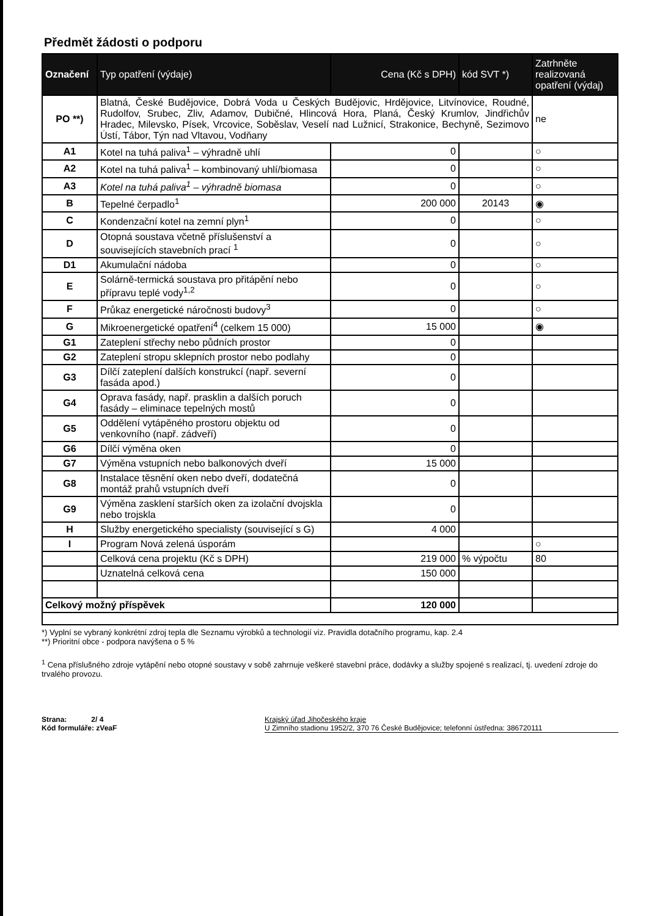Předmět žádosti o podporu
| Označení | Typ opatření (výdaje) | Cena (Kč s DPH) | kód SVT *) | Zatrhněte realizovaná opatření (výdaj) |
| --- | --- | --- | --- | --- |
| PO **) | Blatná, České Budějovice, Dobrá Voda u Českých Budějovic, Hrdějovice, Litvínovice, Roudné, Rudolfov, Srubec, Zliv, Adamov, Dubičné, Hlincová Hora, Planá, Český Krumlov, Jindřichův Hradec, Milevsko, Písek, Vrcovice, Soběslav, Veselí nad Lužnicí, Strakonice, Bechyně, Sezimovo Ústí, Tábor, Týn nad Vltavou, Vodňany | | | ne |
| A1 | Kotel na tuhá paliva<sup>1</sup> – výhradně uhlí | 0 | | ○ |
| A2 | Kotel na tuhá paliva<sup>1</sup> – kombinovaný uhlí/biomasa | 0 | | ○ |
| A3 | Kotel na tuhá paliva<sup>1</sup> – výhradně biomasa | 0 | | ○ |
| B | Tepelné čerpadlo<sup>1</sup> | 200 000 | 20143 | ◉ |
| C | Kondenzační kotel na zemní plyn<sup>1</sup> | 0 | | ○ |
| D | Otopná soustava včetně příslušenství a souvisejících stavebních prací <sup>1</sup> | 0 | | ○ |
| D1 | Akumulační nádoba | 0 | | ○ |
| E | Solárně-termická soustava pro přitápění nebo přípravu teplé vody<sup>1,2</sup> | 0 | | ○ |
| F | Průkaz energetické náročnosti budovy<sup>3</sup> | 0 | | ○ |
| G | Mikroenergetické opatření<sup>4</sup> (celkem 15 000) | 15 000 | | ◉ |
| G1 | Zateplení střechy nebo půdních prostor | 0 | | |
| G2 | Zateplení stropu sklepních prostor nebo podlahy | 0 | | |
| G3 | Dílčí zateplení dalších konstrukcí (např. severní fasáda apod.) | 0 | | |
| G4 | Oprava fasády, např. prasklin a dalších poruch fasády – eliminace tepelných mostů | 0 | | |
| G5 | Oddělení vytápěného prostoru objektu od venkovního (např. zádveří) | 0 | | |
| G6 | Dílčí výměna oken | 0 | | |
| G7 | Výměna vstupních nebo balkonových dveří | 15 000 | | |
| G8 | Instalace těsnění oken nebo dveří, dodatečná montáž prahů vstupních dveří | 0 | | |
| G9 | Výměna zasklení starších oken za izolační dvojskla nebo trojskla | 0 | | |
| H | Služby energetického specialisty (související s G) | 4 000 | | |
| I | Program Nová zelená úsporám | | | ○ |
| | Celková cena projektu (Kč s DPH) | 219 000 | % výpočtu | 80 |
| | Uznatelná celková cena | 150 000 | | |
| Celkový možný příspěvek | | 120 000 | | |
*) Vyplní se vybraný konkrétní zdroj tepla dle Seznamu výrobků a technologií viz. Pravidla dotačního programu, kap. 2.4
**) Prioritní obce - podpora navýšena o 5 %
<sup>1</sup> Cena příslušného zdroje vytápění nebo otopné soustavy v sobě zahrnuje veškeré stavební práce, dodávky a služby spojené s realizací, tj. uvedení zdroje do trvalého provozu.
Strana: 2/ 4
Kód formuláře: zVeaF
Krajský úřad Jihočeského kraje
U Zimního stadionu 1952/2, 370 76 České Budějovice; telefonní ústředna: 386720111